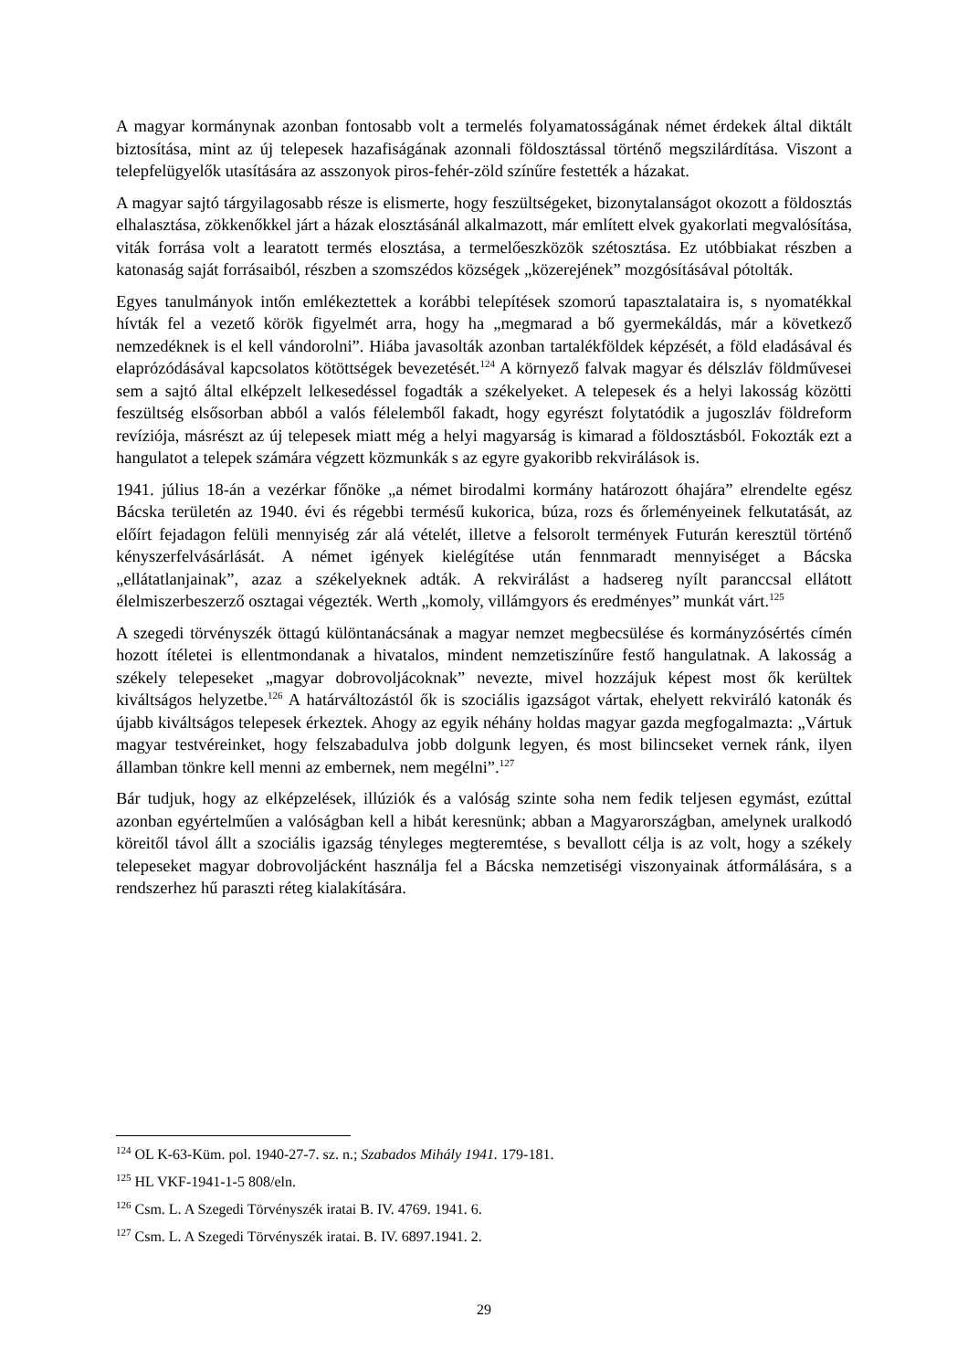A magyar kormánynak azonban fontosabb volt a termelés folyamatosságának német érdekek által diktált biztosítása, mint az új telepesek hazafiságának azonnali földosztással történő megszilárdítása. Viszont a telepfelügyelők utasítására az asszonyok piros-fehér-zöld színűre festették a házakat.
A magyar sajtó tárgyilagosabb része is elismerte, hogy feszültségeket, bizonytalanságot okozott a földosztás elhalasztása, zökkenőkkel járt a házak elosztásánál alkalmazott, már említett elvek gyakorlati megvalósítása, viták forrása volt a learatott termés elosztása, a termelőeszközök szétosztása. Ez utóbbiakat részben a katonaság saját forrásaiból, részben a szomszédos községek „közerejének” mozgósításával pótolták.
Egyes tanulmányok intőn emlékeztettek a korábbi telepítések szomorú tapasztalataira is, s nyomatékkal hívták fel a vezető körök figyelmét arra, hogy ha „megmarad a bő gyermekáldás, már a következő nemzedéknek is el kell vándorolni”. Hiába javasolták azonban tartalékföldek képzését, a föld eladásával és elaprózódásával kapcsolatos kötöttségek bevezetését.<sup>124</sup> A környező falvak magyar és délszláv földművesei sem a sajtó által elképzelt lelkesedéssel fogadták a székelyeket. A telepesek és a helyi lakosság közötti feszültség elsősorban abból a valós félelemből fakadt, hogy egyrészt folytatódik a jugoszláv földreform revíziója, másrészt az új telepesek miatt még a helyi magyarság is kimarad a földosztásból. Fokozták ezt a hangulatot a telepek számára végzett közmunkák s az egyre gyakoribb rekvirálások is.
1941. július 18-án a vezérkar főnöke „a német birodalmi kormány határozott óhajára” elrendelte egész Bácska területén az 1940. évi és régebbi termésű kukorica, búza, rozs és őrleményeinek felkutatását, az előírt fejadagon felüli mennyiség zár alá vételét, illetve a felsorolt termények Futurán keresztül történő kényszerfelvásárlását. A német igények kielégítése után fennmaradt mennyiséget a Bácska „ellátatlanjainak”, azaz a székelyeknek adták. A rekvirálást a hadsereg nyílt paranccsal ellátott élelmiszerbeszerző osztagai végezték. Werth „komoly, villámgyors és eredményes” munkát várt.<sup>125</sup>
A szegedi törvényszék öttagú különtanácsának a magyar nemzet megbecsülése és kormányzósértés címén hozott ítéletei is ellentmondanak a hivatalos, mindent nemzetiszínűre festő hangulatnak. A lakosság a székely telepeseket „magyar dobrovoljácoknak” nevezte, mivel hozzájuk képest most ők kerültek kiváltságos helyzetbe.<sup>126</sup> A határváltozástól ők is szociális igazságot vártak, ehelyett rekviráló katonák és újabb kiváltságos telepesek érkeztek. Ahogy az egyik néhány holdas magyar gazda megfogalmazta: „Vártuk magyar testvéreinket, hogy felszabadulva jobb dolgunk legyen, és most bilincseket vernek ránk, ilyen államban tönkre kell menni az embernek, nem megélni”.<sup>127</sup>
Bár tudjuk, hogy az elképzelések, illúziók és a valóság szinte soha nem fedik teljesen egymást, ezúttal azonban egyértelműen a valóságban kell a hibát keresnünk; abban a Magyarországban, amelynek uralkodó köreitől távol állt a szociális igazság tényleges megteremtése, s bevallott célja is az volt, hogy a székely telepeseket magyar dobrovoljácként használja fel a Bácska nemzetiségi viszonyainak átformálására, s a rendszerhez hű paraszti réteg kialakítására.
<sup>124</sup> OL K-63-Küm. pol. 1940-27-7. sz. n.; Szabados Mihály 1941. 179-181.
<sup>125</sup> HL VKF-1941-1-5 808/eln.
<sup>126</sup> Csm. L. A Szegedi Törvényszék iratai B. IV. 4769. 1941. 6.
<sup>127</sup> Csm. L. A Szegedi Törvényszék iratai. B. IV. 6897.1941. 2.
29